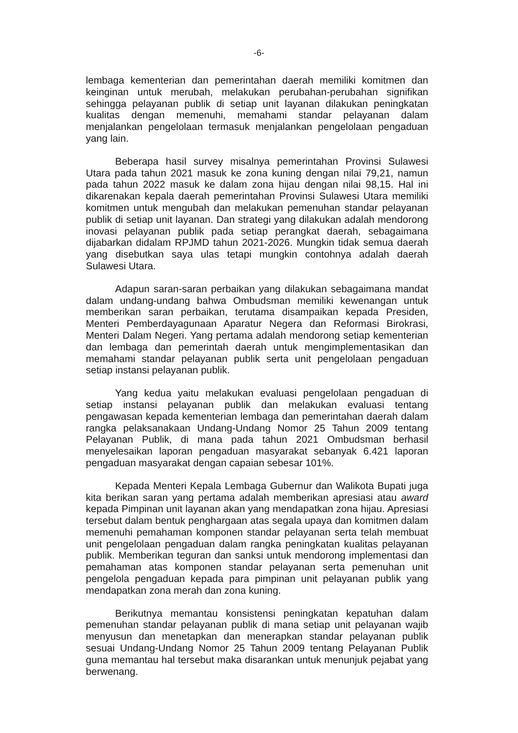-6-
lembaga kementerian dan pemerintahan daerah memiliki komitmen dan keinginan untuk merubah, melakukan perubahan-perubahan signifikan sehingga pelayanan publik di setiap unit layanan dilakukan peningkatan kualitas dengan memenuhi, memahami standar pelayanan dalam menjalankan pengelolaan termasuk menjalankan pengelolaan pengaduan yang lain.
Beberapa hasil survey misalnya pemerintahan Provinsi Sulawesi Utara pada tahun 2021 masuk ke zona kuning dengan nilai 79,21, namun pada tahun 2022 masuk ke dalam zona hijau dengan nilai 98,15. Hal ini dikarenakan kepala daerah pemerintahan Provinsi Sulawesi Utara memiliki komitmen untuk mengubah dan melakukan pemenuhan standar pelayanan publik di setiap unit layanan. Dan strategi yang dilakukan adalah mendorong inovasi pelayanan publik pada setiap perangkat daerah, sebagaimana dijabarkan didalam RPJMD tahun 2021-2026. Mungkin tidak semua daerah yang disebutkan saya ulas tetapi mungkin contohnya adalah daerah Sulawesi Utara.
Adapun saran-saran perbaikan yang dilakukan sebagaimana mandat dalam undang-undang bahwa Ombudsman memiliki kewenangan untuk memberikan saran perbaikan, terutama disampaikan kepada Presiden, Menteri Pemberdayagunaan Aparatur Negera dan Reformasi Birokrasi, Menteri Dalam Negeri. Yang pertama adalah mendorong setiap kementerian dan lembaga dan pemerintah daerah untuk mengimplementasikan dan memahami standar pelayanan publik serta unit pengelolaan pengaduan setiap instansi pelayanan publik.
Yang kedua yaitu melakukan evaluasi pengelolaan pengaduan di setiap instansi pelayanan publik dan melakukan evaluasi tentang pengawasan kepada kementerian lembaga dan pemerintahan daerah dalam rangka pelaksanakaan Undang-Undang Nomor 25 Tahun 2009 tentang Pelayanan Publik, di mana pada tahun 2021 Ombudsman berhasil menyelesaikan laporan pengaduan masyarakat sebanyak 6.421 laporan pengaduan masyarakat dengan capaian sebesar 101%.
Kepada Menteri Kepala Lembaga Gubernur dan Walikota Bupati juga kita berikan saran yang pertama adalah memberikan apresiasi atau award kepada Pimpinan unit layanan akan yang mendapatkan zona hijau. Apresiasi tersebut dalam bentuk penghargaan atas segala upaya dan komitmen dalam memenuhi pemahaman komponen standar pelayanan serta telah membuat unit pengelolaan pengaduan dalam rangka peningkatan kualitas pelayanan publik. Memberikan teguran dan sanksi untuk mendorong implementasi dan pemahaman atas komponen standar pelayanan serta pemenuhan unit pengelola pengaduan kepada para pimpinan unit pelayanan publik yang mendapatkan zona merah dan zona kuning.
Berikutnya memantau konsistensi peningkatan kepatuhan dalam pemenuhan standar pelayanan publik di mana setiap unit pelayanan wajib menyusun dan menetapkan dan menerapkan standar pelayanan publik sesuai Undang-Undang Nomor 25 Tahun 2009 tentang Pelayanan Publik guna memantau hal tersebut maka disarankan untuk menunjuk pejabat yang berwenang.